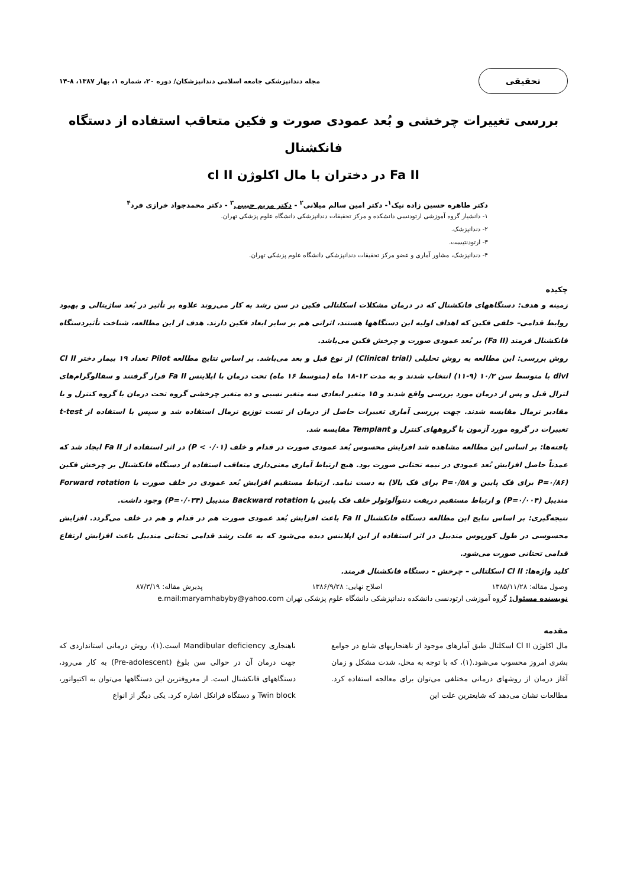تحقیقی
مجله دندانپزشکی جامعه اسلامی دندانپزشکان/ دوره ۲۰، شماره ۱، بهار ۱۳۸۷، ۸-۱۴
بررسی تغییرات چرخشی و بُعد عمودی صورت و فکین متعاقب استفاده از دستگاه فانکشنال
Fa II در دختران با مال اکلوژن cl II
دکتر طاهره حسین زاده نیک<sup>۱</sup>- دکتر امین سالم میلانی<sup>۲</sup> - دکتر مریم حبیبی<sup>۳</sup> - دکتر محمدجواد خرازی فرد<sup>۴</sup>
۱- دانشیار گروه آموزشی ارتودنسی دانشکده و مرکز تحقیقات دندانپزشکی دانشگاه علوم پزشکی تهران.
۲- دندانپزشک.
۳- ارتودنتیست.
۴- دندانپزشک، مشاور آماری و عضو مرکز تحقیقات دندانپزشکی دانشگاه علوم پزشکی تهران.
چکیده
زمینه و هدف: دستگاههای فانکشنال که در درمان مشکلات اسکلتالی فکین در سن رشد به کار می‌روند علاوه بر تأثیر در بُعد ساژیتالی و بهبود روابط قدامی– خلفی فکین که اهداف اولیه این دستگاهها هستند، اثراتی هم بر سایر ابعاد فکین دارند. هدف از این مطالعه، شناخت تأثیردستگاه فانکشنال فرمند (Fa II) بر بُعد عمودی صورت و چرخش فکین می‌باشد.
روش بررسی: این مطالعه به روش تحلیلی (Clinical trial) از نوع قبل و بعد می‌باشد. بر اساس نتایج مطالعه Pilot تعداد ۱۹ بیمار دختر Cl II divI با متوسط سن ۱۰/۲ (۹-۱۱) انتخاب شدند و به مدت ۱۲-۱۸ ماه (متوسط ۱۶ ماه) تحت درمان با اپلاینس Fa II قرار گرفتند و سفالوگرام‌های لترال قبل و پس از درمان مورد بررسی واقع شدند و ۱۵ متغیر ابعادی سه متغیر نسبی و ده متغیر چرخشی گروه تحت درمان با گروه کنترل و با مقادیر نرمال مقایسه شدند. جهت بررسی آماری تغییرات حاصل از درمان از تست توزیع نرمال استفاده شد و سپس با استفاده از t-test تغییرات در گروه مورد آزمون با گروههای کنترل و Templant مقایسه شد.
یافته‌ها: بر اساس این مطالعه مشاهده شد افزایش محسوس بُعد عمودی صورت در قدام و خلف (P < ۰/۰۱) در اثر استفاده از Fa II ایجاد شد که عمدتاً حاصل افزایش بُعد عمودی در نیمه تحتانی صورت بود. هیچ ارتباط آماری معنی‌داری متعاقب استفاده از دستگاه فانکشنال بر چرخش فکین (P=۰/۸۶ برای فک پایین و P=۰/۵۸ برای فک بالا) به دست نیامد. ارتباط مستقیم افزایش بُعد عمودی در خلف صورت با Forward rotation مندیبل (P=۰/۰۰۴) و ارتباط مستقیم دریفت دنتوآلوئولر خلف فک پایین با Backward rotation مندیبل (P=۰/۰۳۴) وجود داشت.
نتیجه‌گیری: بر اساس نتایج این مطالعه دستگاه فانکشنال Fa II باعث افزایش بُعد عمودی صورت هم در قدام و هم در خلف می‌گردد. افزایش محسوسی در طول کورپوس مندیبل در اثر استفاده از این اپلاینس دیده می‌شود که به علت رشد قدامی تحتانی مندیبل باعث افزایش ارتفاع قدامی تحتانی صورت می‌شود.
کلید واژه‌ها: Cl II اسکلتالی – چرخش – دستگاه فانکشنال فرمند.
وصول مقاله: ۱۳۸۵/۱۱/۲۸ اصلاح نهایی: ۱۳۸۶/۹/۲۸ پذیرش مقاله: ۸۷/۳/۱۹
نویسنده مسئول: گروه آموزشی ارتودنسی دانشکده دندانپزشکی دانشگاه علوم پزشکی تهران e.mail:maryamhabyby@yahoo.com
مقدمه
مال اکلوژن Cl II اسکلتال طبق آمارهای موجود از ناهنجاریهای شایع در جوامع بشری امروز محسوب می‌شود.(۱)، که با توجه به محل، شدت مشکل و زمان آغاز درمان از روشهای درمانی مختلفی می‌توان برای معالجه استفاده کرد. مطالعات نشان می‌دهد که شایعترین علت این
ناهنجاری Mandibular deficiency است.(۱)، روش درمانی استانداردی که جهت درمان آن در حوالی سن بلوغ (Pre-adolescent) به کار می‌رود، دستگاههای فانکشنال است. از معروفترین این دستگاهها می‌توان به اکتیواتور، Twin block و دستگاه فرانکل اشاره کرد. یکی دیگر از انواع